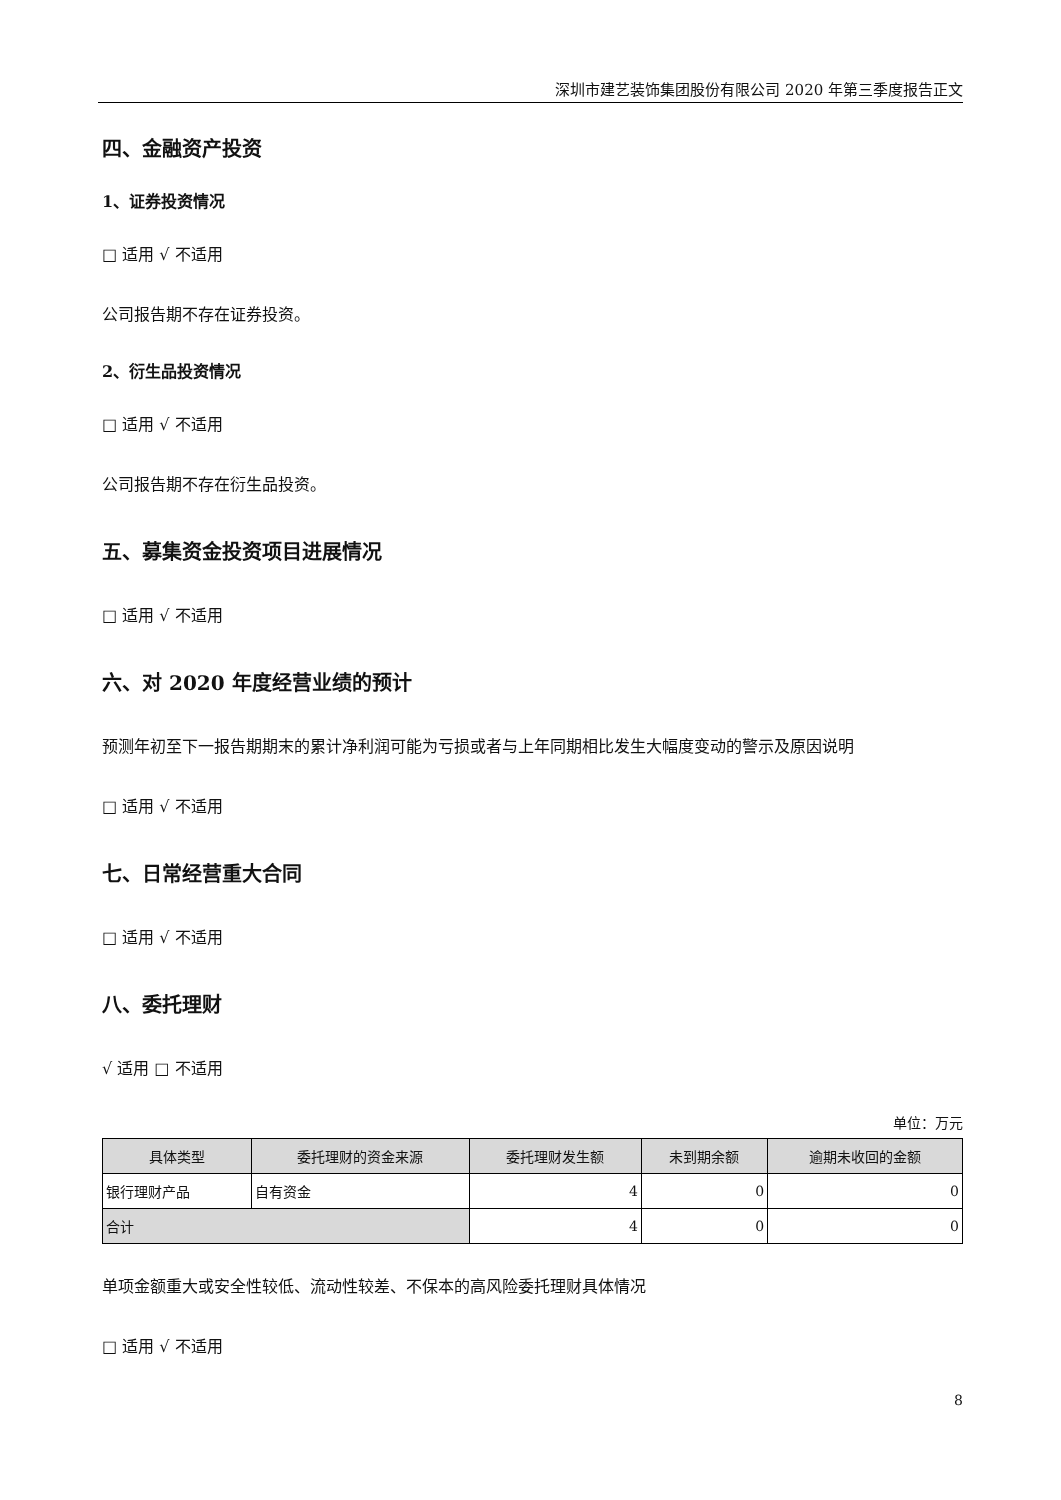深圳市建艺装饰集团股份有限公司 2020 年第三季度报告正文
四、金融资产投资
1、证券投资情况
□ 适用 √ 不适用
公司报告期不存在证券投资。
2、衍生品投资情况
□ 适用 √ 不适用
公司报告期不存在衍生品投资。
五、募集资金投资项目进展情况
□ 适用 √ 不适用
六、对 2020 年度经营业绩的预计
预测年初至下一报告期期末的累计净利润可能为亏损或者与上年同期相比发生大幅度变动的警示及原因说明
□ 适用 √ 不适用
七、日常经营重大合同
□ 适用 √ 不适用
八、委托理财
√ 适用 □ 不适用
单位：万元
| 具体类型 | 委托理财的资金来源 | 委托理财发生额 | 未到期余额 | 逾期未收回的金额 |
| --- | --- | --- | --- | --- |
| 银行理财产品 | 自有资金 | 4 | 0 | 0 |
| 合计 | | 4 | 0 | 0 |
单项金额重大或安全性较低、流动性较差、不保本的高风险委托理财具体情况
□ 适用 √ 不适用
8